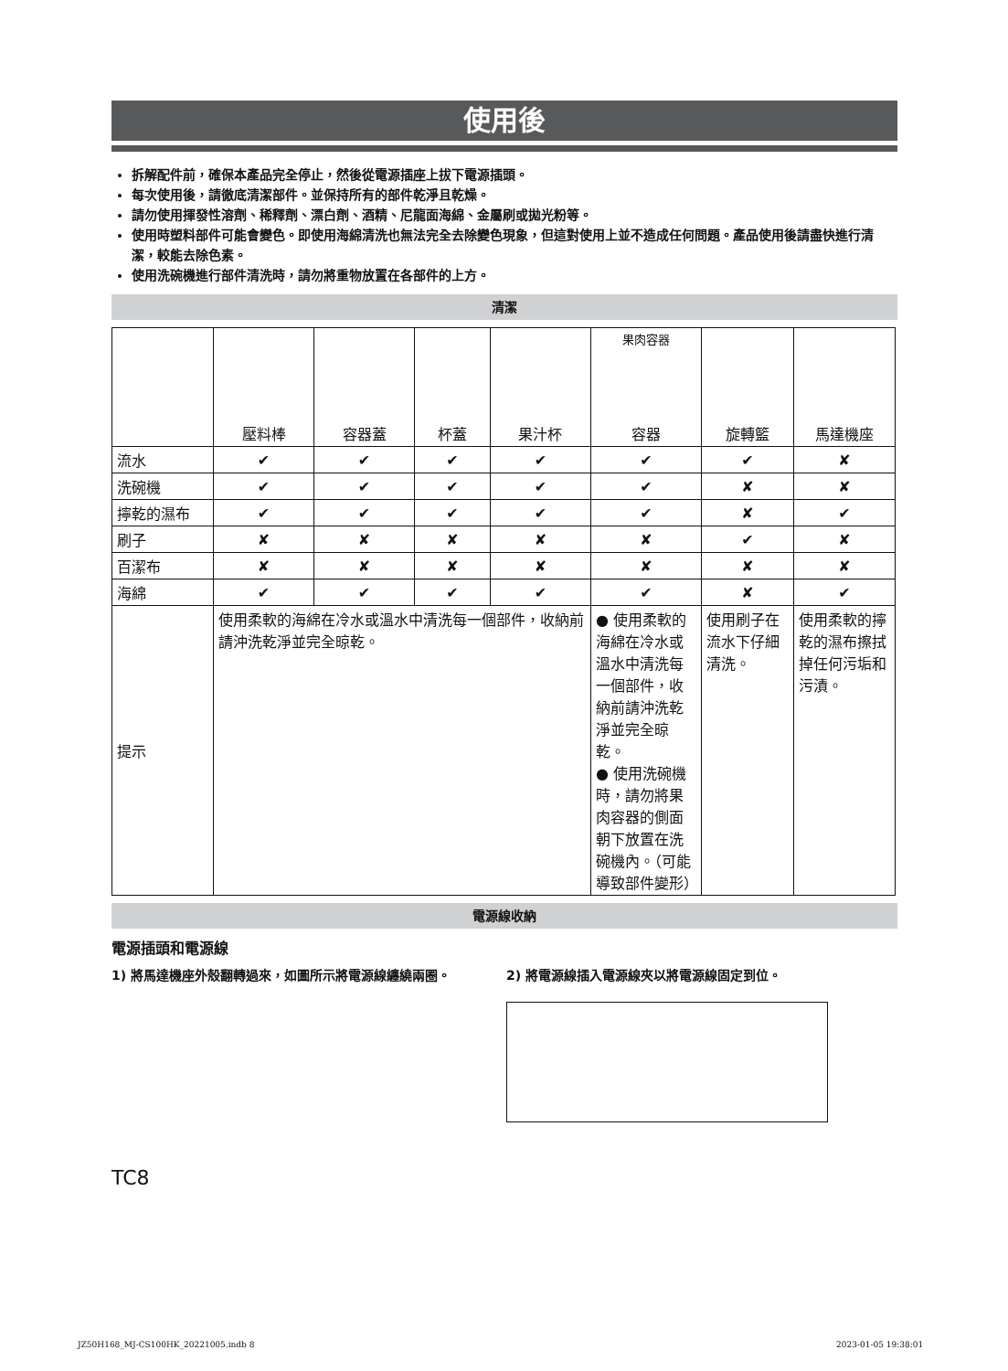使用後
拆解配件前，確保本產品完全停止，然後從電源插座上拔下電源插頭。
每次使用後，請徹底清潔部件。並保持所有的部件乾淨且乾燥。
請勿使用揮發性溶劑、稀釋劑、漂白劑、酒精、尼龍面海綿、金屬刷或拋光粉等。
使用時塑料部件可能會變色。即使用海綿清洗也無法完全去除變色現象，但這對使用上並不造成任何問題。產品使用後請盡快進行清潔，較能去除色素。
使用洗碗機進行部件清洗時，請勿將重物放置在各部件的上方。
清潔
| | 壓料棒 | 容器蓋 | 杯蓋 | 果汁杯 | 果肉容器 容器 | 旋轉籃 | 馬達機座 |
| 流水 | ✔ | ✔ | ✔ | ✔ | ✔ | ✔ | ✘ |
| 洗碗機 | ✔ | ✔ | ✔ | ✔ | ✔ | ✘ | ✘ |
| 擰乾的濕布 | ✔ | ✔ | ✔ | ✔ | ✔ | ✘ | ✔ |
| 刷子 | ✘ | ✘ | ✘ | ✘ | ✘ | ✔ | ✘ |
| 百潔布 | ✘ | ✘ | ✘ | ✘ | ✘ | ✘ | ✘ |
| 海綿 | ✔ | ✔ | ✔ | ✔ | ✔ | ✘ | ✔ |
| 提示 | 使用柔軟的海綿在冷水或溫水中清洗每一個部件，收納前請沖洗乾淨並完全晾乾。 | | | | ● 使用柔軟的海綿在冷水或溫水中清洗每一個部件，收納前請沖洗乾淨並完全晾乾。 ● 使用洗碗機時，請勿將果肉容器的側面朝下放置在洗碗機內。（可能導致部件變形） | 使用刷子在流水下仔細清洗。 | 使用柔軟的擰乾的濕布擦拭掉任何污垢和污漬。 |
電源線收納
電源插頭和電源線
1) 將馬達機座外殼翻轉過來，如圖所示將電源線纏繞兩圈。 2) 將電源線插入電源線夾以將電源線固定到位。
TC8
JZ50H168_MJ-CS100HK_20221005.indb 8
2023-01-05 19:38:01